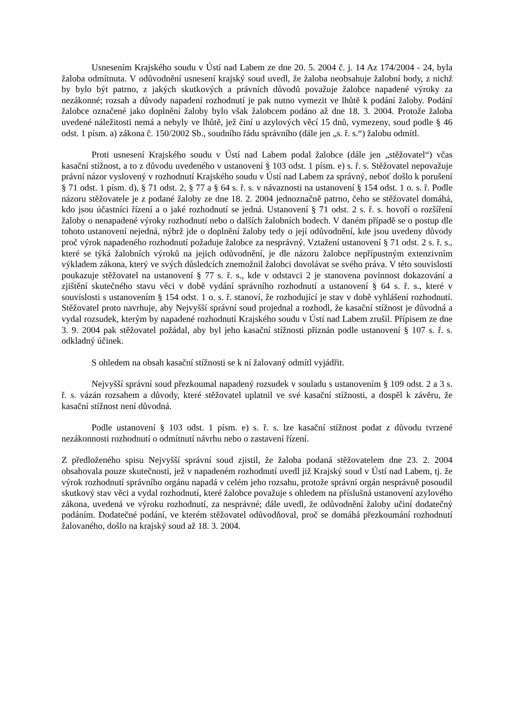Usnesením Krajského soudu v Ústí nad Labem ze dne 20. 5. 2004 č. j. 14 Az 174/2004 - 24, byla žaloba odmítnuta. V odůvodnění usnesení krajský soud uvedl, že žaloba neobsahuje žalobní body, z nichž by bylo být patrno, z jakých skutkových a právních důvodů považuje žalobce napadené výroky za nezákonné; rozsah a důvody napadení rozhodnutí je pak nutno vymezit ve lhůtě k podání žaloby. Podání žalobce označené jako doplnění žaloby bylo však žalobcem podáno až dne 18. 3. 2004. Protože žaloba uvedené náležitosti nemá a nebyly ve lhůtě, jež činí u azylových věcí 15 dnů, vymezeny, soud podle § 46 odst. 1 písm. a) zákona č. 150/2002 Sb., soudního řádu správního (dále jen „s. ř. s.“) žalobu odmítl.
Proti usnesení Krajského soudu v Ústí nad Labem podal žalobce (dále jen „stěžovatel“) včas kasační stížnost, a to z důvodu uvedeného v ustanovení § 103 odst. 1 písm. e) s. ř. s. Stěžovatel nepovažuje právní názor vyslovený v rozhodnutí Krajského soudu v Ústí nad Labem za správný, neboť došlo k porušení § 71 odst. 1 písm. d), § 71 odst. 2, § 77 a § 64 s. ř. s. v návaznosti na ustanovení § 154 odst. 1 o. s. ř. Podle názoru stěžovatele je z podané žaloby ze dne 18. 2. 2004 jednoznačně patrno, čeho se stěžovatel domáhá, kdo jsou účastníci řízení a o jaké rozhodnutí se jedná. Ustanovení § 71 odst. 2 s. ř. s. hovoří o rozšíření žaloby o nenapadené výroky rozhodnutí nebo o dalších žalobních bodech. V daném případě se o postup dle tohoto ustanovení nejedná, nýbrž jde o doplnění žaloby tedy o její odůvodnění, kde jsou uvedeny důvody proč výrok napadeného rozhodnutí požaduje žalobce za nesprávný. Vztažení ustanovení § 71 odst. 2 s. ř. s., které se týká žalobních výroků na jejich odůvodnění, je dle názoru žalobce nepřípustným extenzivním výkladem zákona, který ve svých důsledcích znemožnil žalobci dovolávat se svého práva. V této souvislosti poukazuje stěžovatel na ustanovení § 77 s. ř. s., kde v odstavci 2 je stanovena povinnost dokazování a zjištění skutečného stavu věci v době vydání správního rozhodnutí a ustanovení § 64 s. ř. s., které v souvislosti s ustanovením § 154 odst. 1 o. s. ř. stanoví, že rozhodující je stav v době vyhlášení rozhodnutí. Stěžovatel proto navrhuje, aby Nejvyšší správní soud projednal a rozhodl, že kasační stížnost je důvodná a vydal rozsudek, kterým by napadené rozhodnutí Krajského soudu v Ústí nad Labem zrušil. Přípisem ze dne 3. 9. 2004 pak stěžovatel požádal, aby byl jeho kasační stížnosti přiznán podle ustanovení § 107 s. ř. s. odkladný účinek.
S ohledem na obsah kasační stížnosti se k ní žalovaný odmítl vyjádřit.
Nejvyšší správní soud přezkoumal napadený rozsudek v souladu s ustanovením § 109 odst. 2 a 3 s. ř. s. vázán rozsahem a důvody, které stěžovatel uplatnil ve své kasační stížnosti, a dospěl k závěru, že kasační stížnost není důvodná.
Podle ustanovení § 103 odst. 1 písm. e) s. ř. s. lze kasační stížnost podat z důvodu tvrzené nezákonnosti rozhodnutí o odmítnutí návrhu nebo o zastavení řízení.
Z předloženého spisu Nejvyšší správní soud zjistil, že žaloba podaná stěžovatelem dne 23. 2. 2004 obsahovala pouze skutečnosti, jež v napadeném rozhodnutí uvedl již Krajský soud v Ústí nad Labem, tj. že výrok rozhodnutí správního orgánu napadá v celém jeho rozsahu, protože správní orgán nesprávně posoudil skutkový stav věci a vydal rozhodnutí, které žalobce považuje s ohledem na příslušná ustanovení azylového zákona, uvedená ve výroku rozhodnutí, za nesprávné; dále uvedl, že odůvodnění žaloby učiní dodatečný podáním. Dodatečné podání, ve kterém stěžovatel odůvodňoval, proč se domáhá přezkoumání rozhodnutí žalovaného, došlo na krajský soud až 18. 3. 2004.